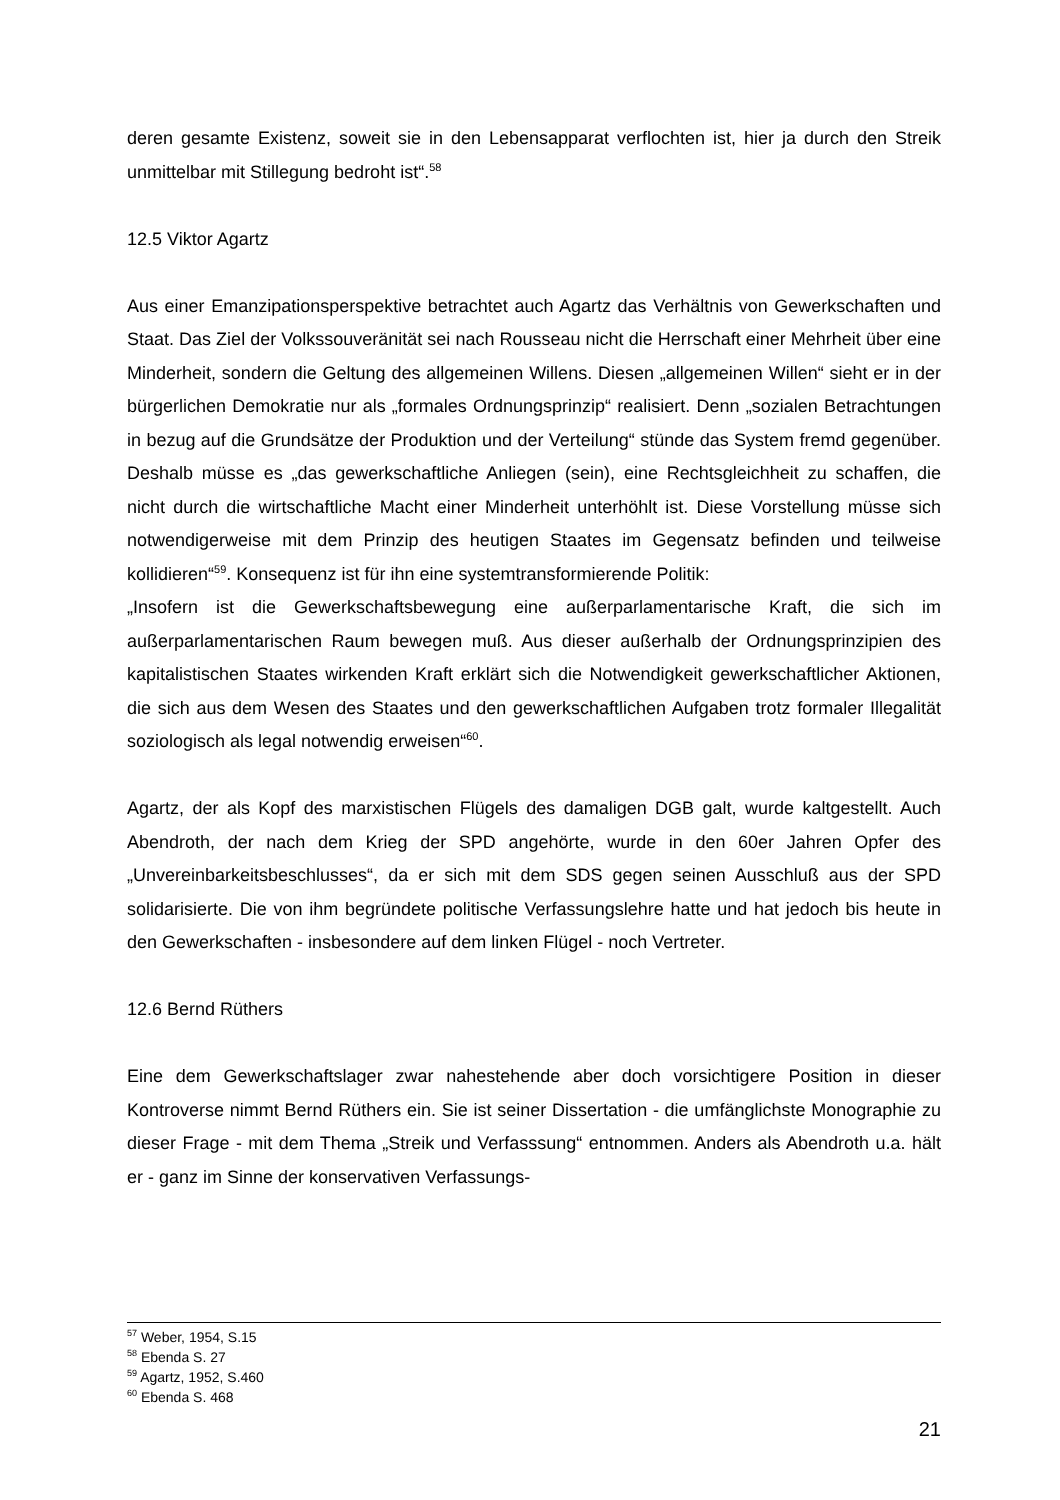deren gesamte Existenz, soweit sie in den Lebensapparat verflochten ist, hier ja durch den Streik unmittelbar mit Stillegung bedroht ist“.<sup>58</sup>
12.5 Viktor Agartz
Aus einer Emanzipationsperspektive betrachtet auch Agartz das Verhältnis von Gewerkschaften und Staat. Das Ziel der Volkssouveränität sei nach Rousseau nicht die Herrschaft einer Mehrheit über eine Minderheit, sondern die Geltung des allgemeinen Willens. Diesen „allgemeinen Willen“ sieht er in der bürgerlichen Demokratie nur als „formales Ordnungsprinzip“ realisiert. Denn „sozialen Betrachtungen in bezug auf die Grundsätze der Produktion und der Verteilung“ stünde das System fremd gegenüber. Deshalb müsse es „das gewerkschaftliche Anliegen (sein), eine Rechtsgleichheit zu schaffen, die nicht durch die wirtschaftliche Macht einer Minderheit unterhöhlt ist. Diese Vorstellung müsse sich notwendigerweise mit dem Prinzip des heutigen Staates im Gegensatz befinden und teilweise kollidieren“<sup>59</sup>. Konsequenz ist für ihn eine systemtransformierende Politik:
„Insofern ist die Gewerkschaftsbewegung eine außerparlamentarische Kraft, die sich im außerparlamentarischen Raum bewegen muß. Aus dieser außerhalb der Ordnungsprinzipien des kapitalistischen Staates wirkenden Kraft erklärt sich die Notwendigkeit gewerkschaftlicher Aktionen, die sich aus dem Wesen des Staates und den gewerkschaftlichen Aufgaben trotz formaler Illegalität soziologisch als legal notwendig erweisen“<sup>60</sup>.
Agartz, der als Kopf des marxistischen Flügels des damaligen DGB galt, wurde kaltgestellt. Auch Abendroth, der nach dem Krieg der SPD angehörte, wurde in den 60er Jahren Opfer des „Unvereinbarkeitsbeschlusses“, da er sich mit dem SDS gegen seinen Ausschluß aus der SPD solidarisierte. Die von ihm begründete politische Verfassungslehre hatte und hat jedoch bis heute in den Gewerkschaften - insbesondere auf dem linken Flügel - noch Vertreter.
12.6 Bernd Rüthers
Eine dem Gewerkschaftslager zwar nahestehende aber doch vorsichtigere Position in dieser Kontroverse nimmt Bernd Rüthers ein. Sie ist seiner Dissertation - die umfänglichste Monographie zu dieser Frage - mit dem Thema „Streik und Verfasssung“ entnommen. Anders als Abendroth u.a. hält er - ganz im Sinne der konservativen Verfassungs-
<sup>57</sup> Weber, 1954, S.15
<sup>58</sup> Ebenda S. 27
<sup>59</sup> Agartz, 1952, S.460
<sup>60</sup> Ebenda S. 468
21